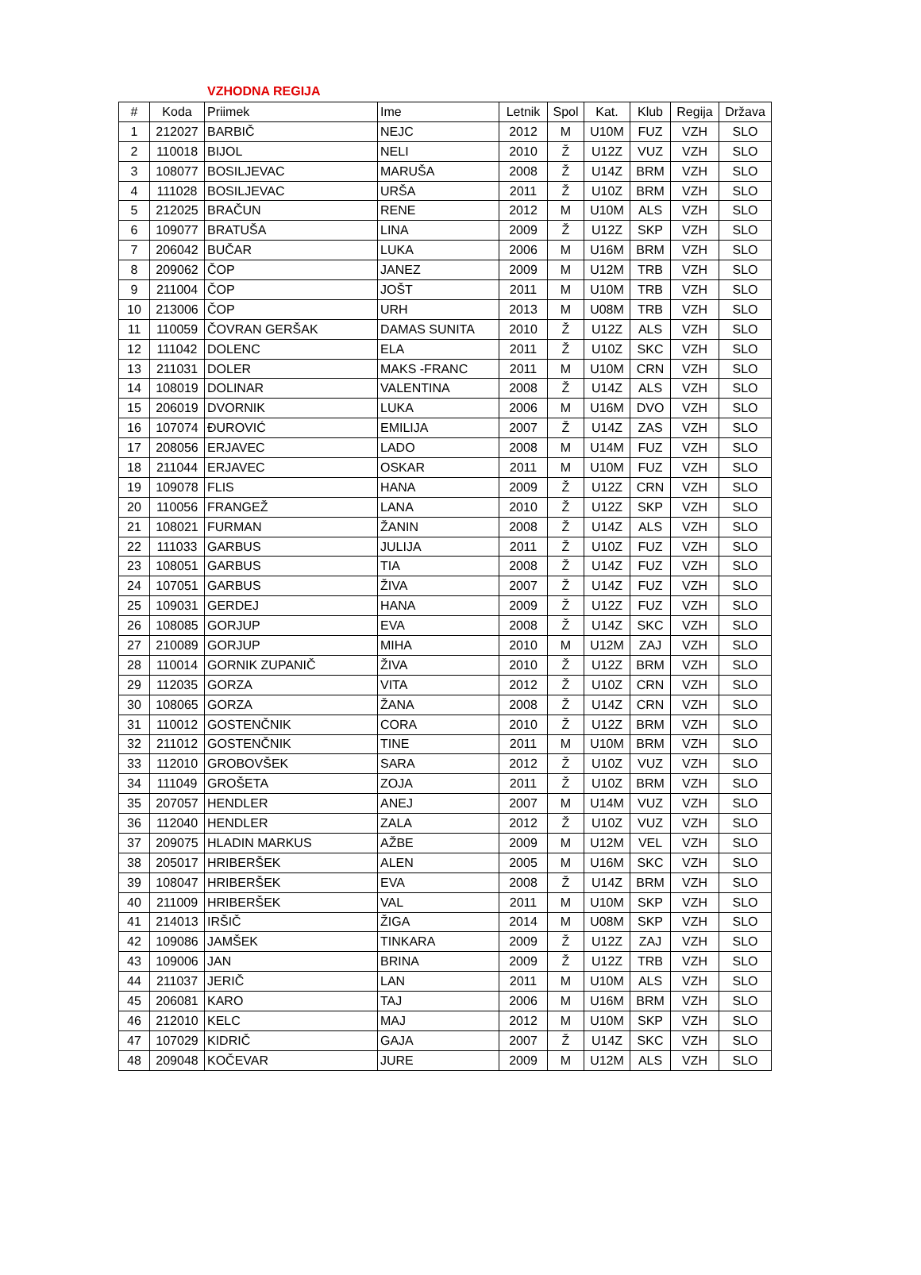VZHODNA REGIJA
| # | Koda | Priimek | Ime | Letnik | Spol | Kat. | Klub | Regija | Država |
| --- | --- | --- | --- | --- | --- | --- | --- | --- | --- |
| 1 | 212027 | BARBIČ | NEJC | 2012 | M | U10M | FUZ | VZH | SLO |
| 2 | 110018 | BIJOL | NELI | 2010 | Ž | U12Z | VUZ | VZH | SLO |
| 3 | 108077 | BOSILJEVAC | MARUŠA | 2008 | Ž | U14Z | BRM | VZH | SLO |
| 4 | 111028 | BOSILJEVAC | URŠA | 2011 | Ž | U10Z | BRM | VZH | SLO |
| 5 | 212025 | BRAČUN | RENE | 2012 | M | U10M | ALS | VZH | SLO |
| 6 | 109077 | BRATUŠA | LINA | 2009 | Ž | U12Z | SKP | VZH | SLO |
| 7 | 206042 | BUČAR | LUKA | 2006 | M | U16M | BRM | VZH | SLO |
| 8 | 209062 | ČOP | JANEZ | 2009 | M | U12M | TRB | VZH | SLO |
| 9 | 211004 | ČOP | JOŠT | 2011 | M | U10M | TRB | VZH | SLO |
| 10 | 213006 | ČOP | URH | 2013 | M | U08M | TRB | VZH | SLO |
| 11 | 110059 | ČOVRAN GERŠAK | DAMAS SUNITA | 2010 | Ž | U12Z | ALS | VZH | SLO |
| 12 | 111042 | DOLENC | ELA | 2011 | Ž | U10Z | SKC | VZH | SLO |
| 13 | 211031 | DOLER | MAKS -FRANC | 2011 | M | U10M | CRN | VZH | SLO |
| 14 | 108019 | DOLINAR | VALENTINA | 2008 | Ž | U14Z | ALS | VZH | SLO |
| 15 | 206019 | DVORNIK | LUKA | 2006 | M | U16M | DVO | VZH | SLO |
| 16 | 107074 | ĐUROVIĆ | EMILIJA | 2007 | Ž | U14Z | ZAS | VZH | SLO |
| 17 | 208056 | ERJAVEC | LADO | 2008 | M | U14M | FUZ | VZH | SLO |
| 18 | 211044 | ERJAVEC | OSKAR | 2011 | M | U10M | FUZ | VZH | SLO |
| 19 | 109078 | FLIS | HANA | 2009 | Ž | U12Z | CRN | VZH | SLO |
| 20 | 110056 | FRANGEŽ | LANA | 2010 | Ž | U12Z | SKP | VZH | SLO |
| 21 | 108021 | FURMAN | ŽANIN | 2008 | Ž | U14Z | ALS | VZH | SLO |
| 22 | 111033 | GARBUS | JULIJA | 2011 | Ž | U10Z | FUZ | VZH | SLO |
| 23 | 108051 | GARBUS | TIA | 2008 | Ž | U14Z | FUZ | VZH | SLO |
| 24 | 107051 | GARBUS | ŽIVA | 2007 | Ž | U14Z | FUZ | VZH | SLO |
| 25 | 109031 | GERDEJ | HANA | 2009 | Ž | U12Z | FUZ | VZH | SLO |
| 26 | 108085 | GORJUP | EVA | 2008 | Ž | U14Z | SKC | VZH | SLO |
| 27 | 210089 | GORJUP | MIHA | 2010 | M | U12M | ZAJ | VZH | SLO |
| 28 | 110014 | GORNIK ZUPANIČ | ŽIVA | 2010 | Ž | U12Z | BRM | VZH | SLO |
| 29 | 112035 | GORZA | VITA | 2012 | Ž | U10Z | CRN | VZH | SLO |
| 30 | 108065 | GORZA | ŽANA | 2008 | Ž | U14Z | CRN | VZH | SLO |
| 31 | 110012 | GOSTENČNIK | CORA | 2010 | Ž | U12Z | BRM | VZH | SLO |
| 32 | 211012 | GOSTENČNIK | TINE | 2011 | M | U10M | BRM | VZH | SLO |
| 33 | 112010 | GROBOVŠEK | SARA | 2012 | Ž | U10Z | VUZ | VZH | SLO |
| 34 | 111049 | GROŠETA | ZOJA | 2011 | Ž | U10Z | BRM | VZH | SLO |
| 35 | 207057 | HENDLER | ANEJ | 2007 | M | U14M | VUZ | VZH | SLO |
| 36 | 112040 | HENDLER | ZALA | 2012 | Ž | U10Z | VUZ | VZH | SLO |
| 37 | 209075 | HLADIN MARKUS | AŽBE | 2009 | M | U12M | VEL | VZH | SLO |
| 38 | 205017 | HRIBERŠEK | ALEN | 2005 | M | U16M | SKC | VZH | SLO |
| 39 | 108047 | HRIBERŠEK | EVA | 2008 | Ž | U14Z | BRM | VZH | SLO |
| 40 | 211009 | HRIBERŠEK | VAL | 2011 | M | U10M | SKP | VZH | SLO |
| 41 | 214013 | IRŠIČ | ŽIGA | 2014 | M | U08M | SKP | VZH | SLO |
| 42 | 109086 | JAMŠEK | TINKARA | 2009 | Ž | U12Z | ZAJ | VZH | SLO |
| 43 | 109006 | JAN | BRINA | 2009 | Ž | U12Z | TRB | VZH | SLO |
| 44 | 211037 | JERIČ | LAN | 2011 | M | U10M | ALS | VZH | SLO |
| 45 | 206081 | KARO | TAJ | 2006 | M | U16M | BRM | VZH | SLO |
| 46 | 212010 | KELC | MAJ | 2012 | M | U10M | SKP | VZH | SLO |
| 47 | 107029 | KIDRIČ | GAJA | 2007 | Ž | U14Z | SKC | VZH | SLO |
| 48 | 209048 | KOČEVAR | JURE | 2009 | M | U12M | ALS | VZH | SLO |